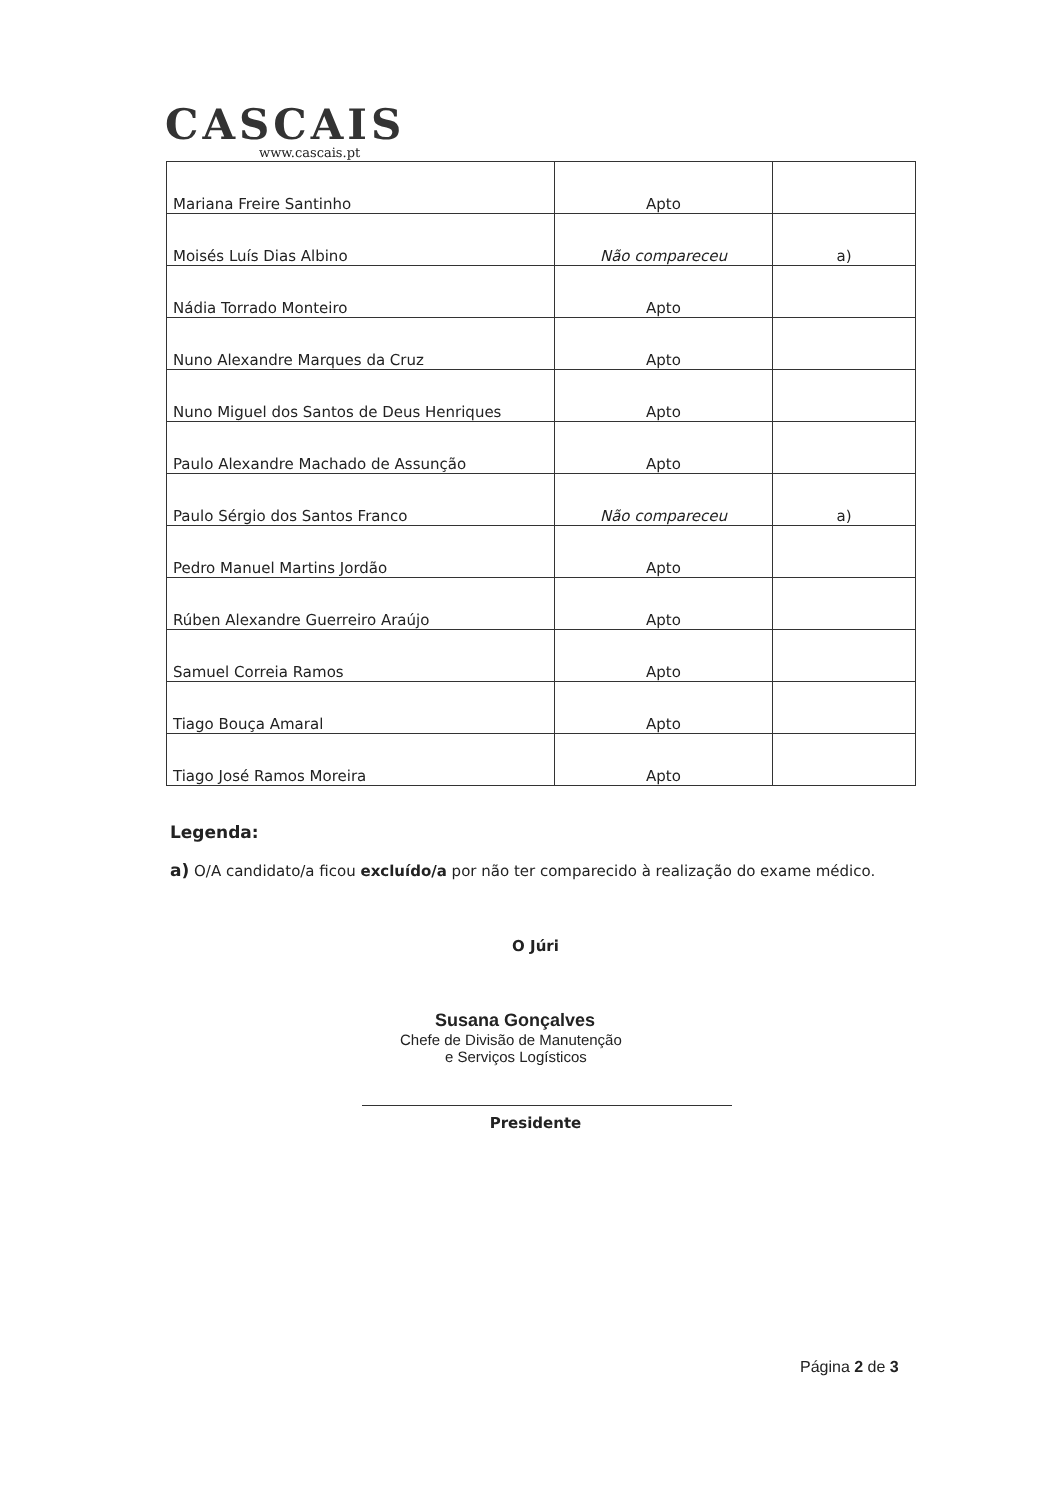CASCAIS
www.cascais.pt
| Mariana Freire Santinho | Apto | |
| Moisés Luís Dias Albino | Não compareceu | a) |
| Nádia Torrado Monteiro | Apto | |
| Nuno Alexandre Marques da Cruz | Apto | |
| Nuno Miguel dos Santos de Deus Henriques | Apto | |
| Paulo Alexandre Machado de Assunção | Apto | |
| Paulo Sérgio dos Santos Franco | Não compareceu | a) |
| Pedro Manuel Martins Jordão | Apto | |
| Rúben Alexandre Guerreiro Araújo | Apto | |
| Samuel Correia Ramos | Apto | |
| Tiago Bouça Amaral | Apto | |
| Tiago José Ramos Moreira | Apto | |
Legenda:
a) O/A candidato/a ficou excluído/a por não ter comparecido à realização do exame médico.
O Júri
Susana Gonçalves
Chefe de Divisão de Manutenção
e Serviços Logísticos
Presidente
Página 2 de 3